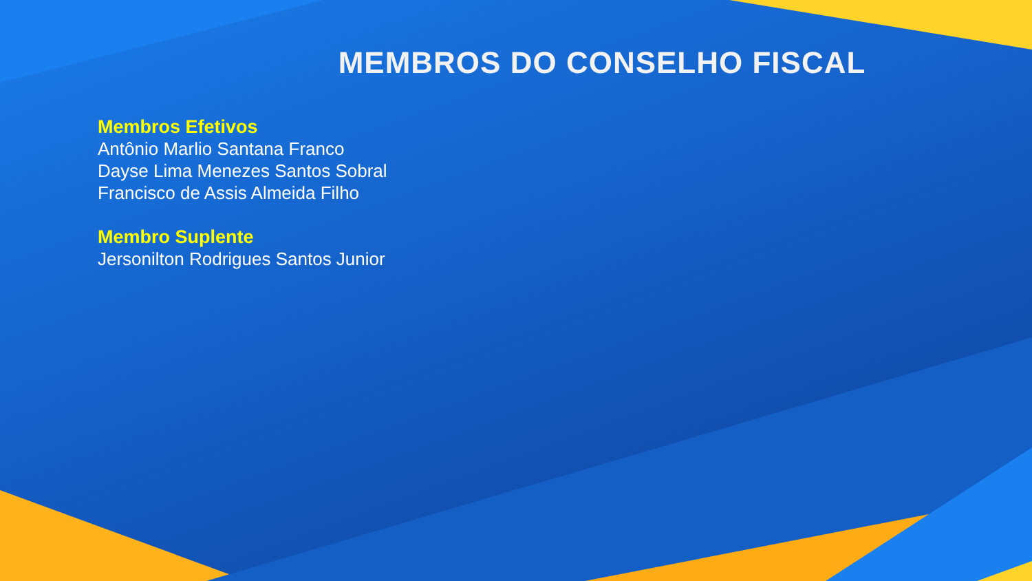MEMBROS DO CONSELHO FISCAL
Membros Efetivos
Antônio Marlio Santana Franco
Dayse Lima Menezes Santos Sobral
Francisco de Assis Almeida Filho
Membro Suplente
Jersonilton Rodrigues Santos Junior